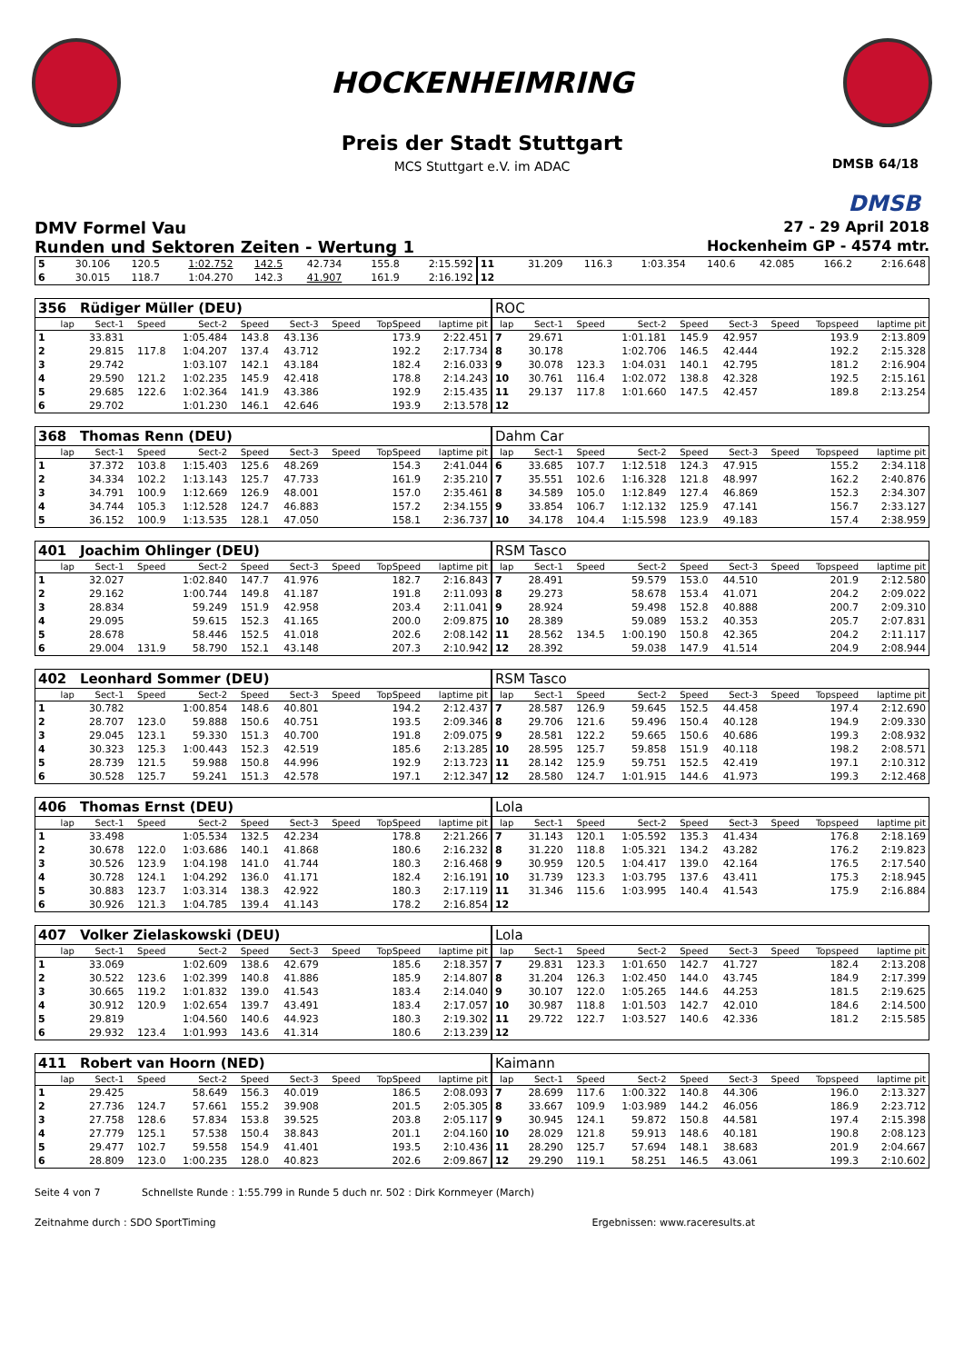HOCKENHEIMRING
Preis der Stadt Stuttgart
MCS Stuttgart e.V. im ADAC DMSB 64/18
DMSB
DMV Formel Vau 27 - 29 April 2018
Runden und Sektoren Zeiten - Wertung 1 Hockenheim GP - 4574 mtr.
| 5 | 30.106 | 120.5 | 1:02.752 | 142.5 | 42.734 | | 155.8 | 2:15.592 | 11 | 31.209 | 116.3 | 1:03.354 | 140.6 | 42.085 | | 166.2 | 2:16.648 |
| 6 | 30.015 | 118.7 | 1:04.270 | 142.3 | 41.907 | | 161.9 | 2:16.192 | 12 | | | | | | | | |
| 356 | Rüdiger Müller (DEU) | | | | | | | | ROC | | | | | | | | |
| lap | Sect-1 | Speed | Sect-2 | Speed | Sect-3 | Speed | TopSpeed | laptime pit | lap | Sect-1 | Speed | Sect-2 | Speed | Sect-3 | Speed | Topspeed | laptime pit |
| 1 | 33.831 | | 1:05.484 | 143.8 | 43.136 | | 173.9 | 2:22.451 | 7 | 29.671 | | 1:01.181 | 145.9 | 42.957 | | 193.9 | 2:13.809 |
| 2 | 29.815 | 117.8 | 1:04.207 | 137.4 | 43.712 | | 192.2 | 2:17.734 | 8 | 30.178 | | 1:02.706 | 146.5 | 42.444 | | 192.2 | 2:15.328 |
| 3 | 29.742 | | 1:03.107 | 142.1 | 43.184 | | 182.4 | 2:16.033 | 9 | 30.078 | 123.3 | 1:04.031 | 140.1 | 42.795 | | 181.2 | 2:16.904 |
| 4 | 29.590 | 121.2 | 1:02.235 | 145.9 | 42.418 | | 178.8 | 2:14.243 | 10 | 30.761 | 116.4 | 1:02.072 | 138.8 | 42.328 | | 192.5 | 2:15.161 |
| 5 | 29.685 | 122.6 | 1:02.364 | 141.9 | 43.386 | | 192.9 | 2:15.435 | 11 | 29.137 | 117.8 | 1:01.660 | 147.5 | 42.457 | | 189.8 | 2:13.254 |
| 6 | 29.702 | | 1:01.230 | 146.1 | 42.646 | | 193.9 | 2:13.578 | 12 | | | | | | | | |
| 368 | Thomas Renn (DEU) | | | | | | | | Dahm Car | | | | | | | | |
| lap | Sect-1 | Speed | Sect-2 | Speed | Sect-3 | Speed | TopSpeed | laptime pit | lap | Sect-1 | Speed | Sect-2 | Speed | Sect-3 | Speed | Topspeed | laptime pit |
| 1 | 37.372 | 103.8 | 1:15.403 | 125.6 | 48.269 | | 154.3 | 2:41.044 | 6 | 33.685 | 107.7 | 1:12.518 | 124.3 | 47.915 | | 155.2 | 2:34.118 |
| 2 | 34.334 | 102.2 | 1:13.143 | 125.7 | 47.733 | | 161.9 | 2:35.210 | 7 | 35.551 | 102.6 | 1:16.328 | 121.8 | 48.997 | | 162.2 | 2:40.876 |
| 3 | 34.791 | 100.9 | 1:12.669 | 126.9 | 48.001 | | 157.0 | 2:35.461 | 8 | 34.589 | 105.0 | 1:12.849 | 127.4 | 46.869 | | 152.3 | 2:34.307 |
| 4 | 34.744 | 105.3 | 1:12.528 | 124.7 | 46.883 | | 157.2 | 2:34.155 | 9 | 33.854 | 106.7 | 1:12.132 | 125.9 | 47.141 | | 156.7 | 2:33.127 |
| 5 | 36.152 | 100.9 | 1:13.535 | 128.1 | 47.050 | | 158.1 | 2:36.737 | 10 | 34.178 | 104.4 | 1:15.598 | 123.9 | 49.183 | | 157.4 | 2:38.959 |
| 401 | Joachim Ohlinger (DEU) | | | | | | | | RSM Tasco | | | | | | | | |
| lap | Sect-1 | Speed | Sect-2 | Speed | Sect-3 | Speed | TopSpeed | laptime pit | lap | Sect-1 | Speed | Sect-2 | Speed | Sect-3 | Speed | Topspeed | laptime pit |
| 1 | 32.027 | | 1:02.840 | 147.7 | 41.976 | | 182.7 | 2:16.843 | 7 | 28.491 | | 59.579 | 153.0 | 44.510 | | 201.9 | 2:12.580 |
| 2 | 29.162 | | 1:00.744 | 149.8 | 41.187 | | 191.8 | 2:11.093 | 8 | 29.273 | | 58.678 | 153.4 | 41.071 | | 204.2 | 2:09.022 |
| 3 | 28.834 | | 59.249 | 151.9 | 42.958 | | 203.4 | 2:11.041 | 9 | 28.924 | | 59.498 | 152.8 | 40.888 | | 200.7 | 2:09.310 |
| 4 | 29.095 | | 59.615 | 152.3 | 41.165 | | 200.0 | 2:09.875 | 10 | 28.389 | | 59.089 | 153.2 | 40.353 | | 205.7 | 2:07.831 |
| 5 | 28.678 | | 58.446 | 152.5 | 41.018 | | 202.6 | 2:08.142 | 11 | 28.562 | 134.5 | 1:00.190 | 150.8 | 42.365 | | 204.2 | 2:11.117 |
| 6 | 29.004 | 131.9 | 58.790 | 152.1 | 43.148 | | 207.3 | 2:10.942 | 12 | 28.392 | | 59.038 | 147.9 | 41.514 | | 204.9 | 2:08.944 |
| 402 | Leonhard Sommer (DEU) | | | | | | | | RSM Tasco | | | | | | | | |
| lap | Sect-1 | Speed | Sect-2 | Speed | Sect-3 | Speed | TopSpeed | laptime pit | lap | Sect-1 | Speed | Sect-2 | Speed | Sect-3 | Speed | Topspeed | laptime pit |
| 1 | 30.782 | | 1:00.854 | 148.6 | 40.801 | | 194.2 | 2:12.437 | 7 | 28.587 | 126.9 | 59.645 | 152.5 | 44.458 | | 197.4 | 2:12.690 |
| 2 | 28.707 | 123.0 | 59.888 | 150.6 | 40.751 | | 193.5 | 2:09.346 | 8 | 29.706 | 121.6 | 59.496 | 150.4 | 40.128 | | 194.9 | 2:09.330 |
| 3 | 29.045 | 123.1 | 59.330 | 151.3 | 40.700 | | 191.8 | 2:09.075 | 9 | 28.581 | 122.2 | 59.665 | 150.6 | 40.686 | | 199.3 | 2:08.932 |
| 4 | 30.323 | 125.3 | 1:00.443 | 152.3 | 42.519 | | 185.6 | 2:13.285 | 10 | 28.595 | 125.7 | 59.858 | 151.9 | 40.118 | | 198.2 | 2:08.571 |
| 5 | 28.739 | 121.5 | 59.988 | 150.8 | 44.996 | | 192.9 | 2:13.723 | 11 | 28.142 | 125.9 | 59.751 | 152.5 | 42.419 | | 197.1 | 2:10.312 |
| 6 | 30.528 | 125.7 | 59.241 | 151.3 | 42.578 | | 197.1 | 2:12.347 | 12 | 28.580 | 124.7 | 1:01.915 | 144.6 | 41.973 | | 199.3 | 2:12.468 |
| 406 | Thomas Ernst (DEU) | | | | | | | | Lola | | | | | | | | |
| lap | Sect-1 | Speed | Sect-2 | Speed | Sect-3 | Speed | TopSpeed | laptime pit | lap | Sect-1 | Speed | Sect-2 | Speed | Sect-3 | Speed | Topspeed | laptime pit |
| 1 | 33.498 | | 1:05.534 | 132.5 | 42.234 | | 178.8 | 2:21.266 | 7 | 31.143 | 120.1 | 1:05.592 | 135.3 | 41.434 | | 176.8 | 2:18.169 |
| 2 | 30.678 | 122.0 | 1:03.686 | 140.1 | 41.868 | | 180.6 | 2:16.232 | 8 | 31.220 | 118.8 | 1:05.321 | 134.2 | 43.282 | | 176.2 | 2:19.823 |
| 3 | 30.526 | 123.9 | 1:04.198 | 141.0 | 41.744 | | 180.3 | 2:16.468 | 9 | 30.959 | 120.5 | 1:04.417 | 139.0 | 42.164 | | 176.5 | 2:17.540 |
| 4 | 30.728 | 124.1 | 1:04.292 | 136.0 | 41.171 | | 182.4 | 2:16.191 | 10 | 31.739 | 123.3 | 1:03.795 | 137.6 | 43.411 | | 175.3 | 2:18.945 |
| 5 | 30.883 | 123.7 | 1:03.314 | 138.3 | 42.922 | | 180.3 | 2:17.119 | 11 | 31.346 | 115.6 | 1:03.995 | 140.4 | 41.543 | | 175.9 | 2:16.884 |
| 6 | 30.926 | 121.3 | 1:04.785 | 139.4 | 41.143 | | 178.2 | 2:16.854 | 12 | | | | | | | | |
| 407 | Volker Zielaskowski (DEU) | | | | | | | | Lola | | | | | | | | |
| lap | Sect-1 | Speed | Sect-2 | Speed | Sect-3 | Speed | TopSpeed | laptime pit | lap | Sect-1 | Speed | Sect-2 | Speed | Sect-3 | Speed | Topspeed | laptime pit |
| 1 | 33.069 | | 1:02.609 | 138.6 | 42.679 | | 185.6 | 2:18.357 | 7 | 29.831 | 123.3 | 1:01.650 | 142.7 | 41.727 | | 182.4 | 2:13.208 |
| 2 | 30.522 | 123.6 | 1:02.399 | 140.8 | 41.886 | | 185.9 | 2:14.807 | 8 | 31.204 | 126.3 | 1:02.450 | 144.0 | 43.745 | | 184.9 | 2:17.399 |
| 3 | 30.665 | 119.2 | 1:01.832 | 139.0 | 41.543 | | 183.4 | 2:14.040 | 9 | 30.107 | 122.0 | 1:05.265 | 144.6 | 44.253 | | 181.5 | 2:19.625 |
| 4 | 30.912 | 120.9 | 1:02.654 | 139.7 | 43.491 | | 183.4 | 2:17.057 | 10 | 30.987 | 118.8 | 1:01.503 | 142.7 | 42.010 | | 184.6 | 2:14.500 |
| 5 | 29.819 | | 1:04.560 | 140.6 | 44.923 | | 180.3 | 2:19.302 | 11 | 29.722 | 122.7 | 1:03.527 | 140.6 | 42.336 | | 181.2 | 2:15.585 |
| 6 | 29.932 | 123.4 | 1:01.993 | 143.6 | 41.314 | | 180.6 | 2:13.239 | 12 | | | | | | | | |
| 411 | Robert van Hoorn (NED) | | | | | | | | Kaimann | | | | | | | | |
| lap | Sect-1 | Speed | Sect-2 | Speed | Sect-3 | Speed | TopSpeed | laptime pit | lap | Sect-1 | Speed | Sect-2 | Speed | Sect-3 | Speed | Topspeed | laptime pit |
| 1 | 29.425 | | 58.649 | 156.3 | 40.019 | | 186.5 | 2:08.093 | 7 | 28.699 | 117.6 | 1:00.322 | 140.8 | 44.306 | | 196.0 | 2:13.327 |
| 2 | 27.736 | 124.7 | 57.661 | 155.2 | 39.908 | | 201.5 | 2:05.305 | 8 | 33.667 | 109.9 | 1:03.989 | 144.2 | 46.056 | | 186.9 | 2:23.712 |
| 3 | 27.758 | 128.6 | 57.834 | 153.8 | 39.525 | | 203.8 | 2:05.117 | 9 | 30.945 | 124.1 | 59.872 | 150.8 | 44.581 | | 197.4 | 2:15.398 |
| 4 | 27.779 | 125.1 | 57.538 | 150.4 | 38.843 | | 201.1 | 2:04.160 | 10 | 28.029 | 121.8 | 59.913 | 148.6 | 40.181 | | 190.8 | 2:08.123 |
| 5 | 29.477 | 102.7 | 59.558 | 154.9 | 41.401 | | 193.5 | 2:10.436 | 11 | 28.290 | 125.7 | 57.694 | 148.1 | 38.683 | | 201.9 | 2:04.667 |
| 6 | 28.809 | 123.0 | 1:00.235 | 128.0 | 40.823 | | 202.6 | 2:09.867 | 12 | 29.290 | 119.1 | 58.251 | 146.5 | 43.061 | | 199.3 | 2:10.602 |
Seite 4 von 7 Schnellste Runde : 1:55.799 in Runde 5 duch nr. 502 : Dirk Kornmeyer (March)
Zeitnahme durch : SDO SportTiming Ergebnissen: www.raceresults.at